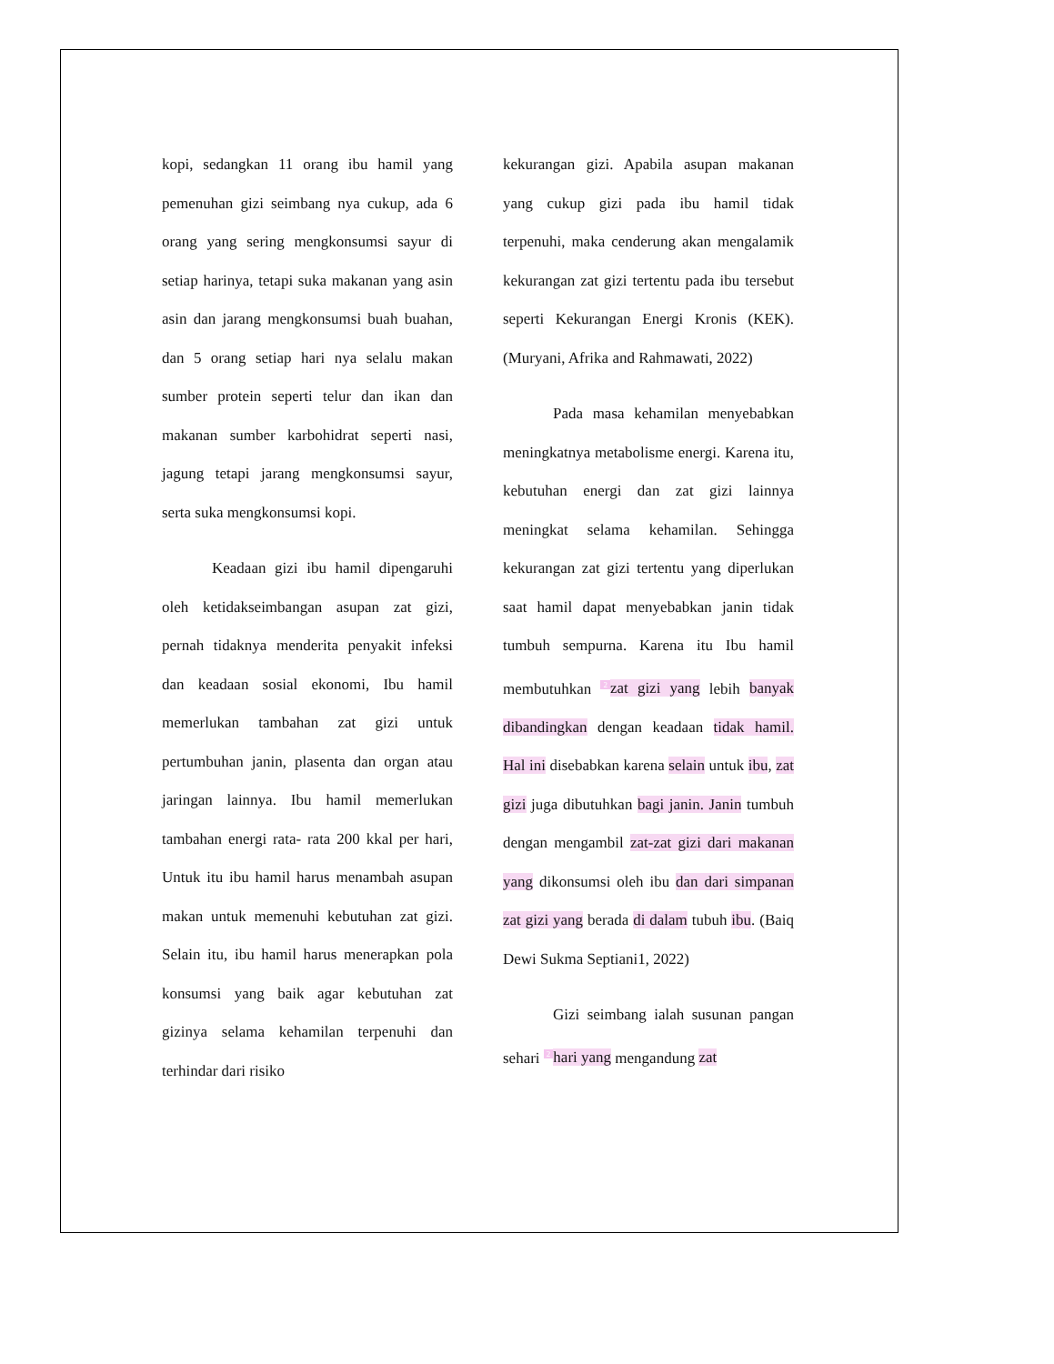kopi, sedangkan 11 orang ibu hamil yang pemenuhan gizi seimbang nya cukup, ada 6 orang yang sering mengkonsumsi sayur di setiap harinya, tetapi suka makanan yang asin asin dan jarang mengkonsumsi buah buahan, dan 5 orang setiap hari nya selalu makan sumber protein seperti telur dan ikan dan makanan sumber karbohidrat seperti nasi, jagung tetapi jarang mengkonsumsi sayur, serta suka mengkonsumsi kopi.
Keadaan gizi ibu hamil dipengaruhi oleh ketidakseimbangan asupan zat gizi, pernah tidaknya menderita penyakit infeksi dan keadaan sosial ekonomi, Ibu hamil memerlukan tambahan zat gizi untuk pertumbuhan janin, plasenta dan organ atau jaringan lainnya. Ibu hamil memerlukan tambahan energi rata- rata 200 kkal per hari, Untuk itu ibu hamil harus menambah asupan makan untuk memenuhi kebutuhan zat gizi. Selain itu, ibu hamil harus menerapkan pola konsumsi yang baik agar kebutuhan zat gizinya selama kehamilan terpenuhi dan terhindar dari risiko
kekurangan gizi. Apabila asupan makanan yang cukup gizi pada ibu hamil tidak terpenuhi, maka cenderung akan mengalamik kekurangan zat gizi tertentu pada ibu tersebut seperti Kekurangan Energi Kronis (KEK). (Muryani, Afrika and Rahmawati, 2022)
Pada masa kehamilan menyebabkan meningkatnya metabolisme energi. Karena itu, kebutuhan energi dan zat gizi lainnya meningkat selama kehamilan. Sehingga kekurangan zat gizi tertentu yang diperlukan saat hamil dapat menyebabkan janin tidak tumbuh sempurna. Karena itu Ibu hamil membutuhkan <sup>2</sup>zat gizi yang lebih banyak dibandingkan dengan keadaan tidak hamil. Hal ini disebabkan karena selain untuk ibu, zat gizi juga dibutuhkan bagi janin. Janin tumbuh dengan mengambil zat-zat gizi dari makanan yang dikonsumsi oleh ibu dan dari simpanan zat gizi yang berada di dalam tubuh ibu. (Baiq Dewi Sukma Septiani1, 2022)
Gizi seimbang ialah susunan pangan sehari <sup>2</sup>hari yang mengandung zat